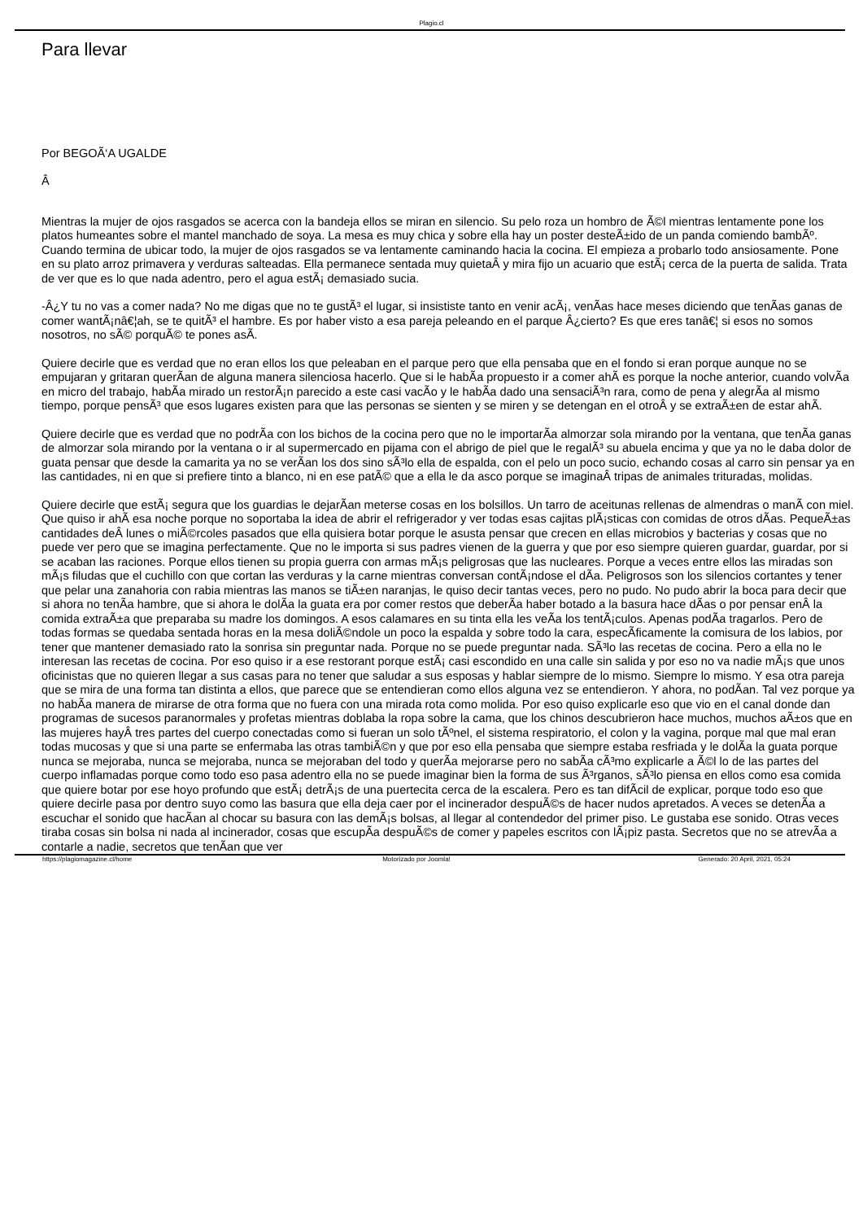Plagio.cl
Para llevar
Por BEGOÃ‘A UGALDE
Â
Mientras la mujer de ojos rasgados se acerca con la bandeja ellos se miran en silencio. Su pelo roza un hombro de Ã©l mientras lentamente pone los platos humeantes sobre el mantel manchado de soya. La mesa es muy chica y sobre ella hay un poster desteÃ±ido de un panda comiendo bambÃº. Cuando termina de ubicar todo, la mujer de ojos rasgados se va lentamente caminando hacia la cocina. El empieza a probarlo todo ansiosamente. Pone en su plato arroz primavera y verduras salteadas. Ella permanece sentada muy quietaÂ y mira fijo un acuario que estÃ¡ cerca de la puerta de salida. Trata de ver que es lo que nada adentro, pero el agua estÃ¡ demasiado sucia.
-Â¿Y tu no vas a comer nada? No me digas que no te gustÃ³ el lugar, si insististe tanto en venir acÃ¡, venÃ­as hace meses diciendo que tenÃ­as ganas de comer wantÃ¡nâ€¦ah, se te quitÃ³ el hambre. Es por haber visto a esa pareja peleando en el parque Â¿cierto? Es que eres tanâ€¦ si esos no somos nosotros, no sÃ© porquÃ© te pones asÃ­.
Quiere decirle que es verdad que no eran ellos los que peleaban en el parque pero que ella pensaba que en el fondo si eran porque aunque no se empujaran y gritaran querÃ­an de alguna manera silenciosa hacerlo. Que si le habÃ­a propuesto ir a comer ahÃ­ es porque la noche anterior, cuando volvÃ­a en micro del trabajo, habÃ­a mirado un restorÃ¡n parecido a este casi vacÃ­o y le habÃ­a dado una sensaciÃ³n rara, como de pena y alegrÃ­a al mismo tiempo, porque pensÃ³ que esos lugares existen para que las personas se sienten y se miren y se detengan en el otroÂ y se extraÃ±en de estar ahÃ­.
Quiere decirle que es verdad que no podrÃ­a con los bichos de la cocina pero que no le importarÃ­a almorzar sola mirando por la ventana, que tenÃ­a ganas de almorzar sola mirando por la ventana o ir al supermercado en pijama con el abrigo de piel que le regalÃ³ su abuela encima y que ya no le daba dolor de guata pensar que desde la camarita ya no se verÃ­an los dos sino sÃ³lo ella de espalda, con el pelo un poco sucio, echando cosas al carro sin pensar ya en las cantidades, ni en que si prefiere tinto a blanco, ni en ese patÃ© que a ella le da asco porque se imaginaÂ tripas de animales trituradas, molidas.
Quiere decirle que estÃ¡ segura que los guardias le dejarÃ­an meterse cosas en los bolsillos. Un tarro de aceitunas rellenas de almendras o manÃ­ con miel. Que quiso ir ahÃ­ esa noche porque no soportaba la idea de abrir el refrigerador y ver todas esas cajitas plÃ¡sticas con comidas de otros dÃ­as. PequeÃ±as cantidades deÂ lunes o miÃ©rcoles pasados que ella quisiera botar porque le asusta pensar que crecen en ellas microbios y bacterias y cosas que no puede ver pero que se imagina perfectamente. Que no le importa si sus padres vienen de la guerra y que por eso siempre quieren guardar, guardar, por si se acaban las raciones. Porque ellos tienen su propia guerra con armas mÃ¡s peligrosas que las nucleares. Porque a veces entre ellos las miradas son mÃ¡s filudas que el cuchillo con que cortan las verduras y la carne mientras conversan contÃ¡ndose el dÃ­a. Peligrosos son los silencios cortantes y tener que pelar una zanahoria con rabia mientras las manos se tiÃ±en naranjas, le quiso decir tantas veces, pero no pudo. No pudo abrir la boca para decir que si ahora no tenÃ­a hambre, que si ahora le dolÃ­a la guata era por comer restos que deberÃ­a haber botado a la basura hace dÃ­as o por pensar enÂ la comida extraÃ±a que preparaba su madre los domingos. A esos calamares en su tinta ella les veÃ­a los tentÃ¡culos. Apenas podÃ­a tragarlos. Pero de todas formas se quedaba sentada horas en la mesa doliÃ©ndole un poco la espalda y sobre todo la cara, especÃ­ficamente la comisura de los labios, por tener que mantener demasiado rato la sonrisa sin preguntar nada. Porque no se puede preguntar nada. SÃ³lo las recetas de cocina. Pero a ella no le interesan las recetas de cocina. Por eso quiso ir a ese restorant porque estÃ¡ casi escondido en una calle sin salida y por eso no va nadie mÃ¡s que unos oficinistas que no quieren llegar a sus casas para no tener que saludar a sus esposas y hablar siempre de lo mismo. Siempre lo mismo. Y esa otra pareja que se mira de una forma tan distinta a ellos, que parece que se entendieran como ellos alguna vez se entendieron. Y ahora, no podÃ­an. Tal vez porque ya no habÃ­a manera de mirarse de otra forma que no fuera con una mirada rota como molida. Por eso quiso explicarle eso que vio en el canal donde dan programas de sucesos paranormales y profetas mientras doblaba la ropa sobre la cama, que los chinos descubrieron hace muchos, muchos aÃ±os que en las mujeres hayÂ tres partes del cuerpo conectadas como si fueran un solo tÃºnel, el sistema respiratorio, el colon y la vagina, porque mal que mal eran todas mucosas y que si una parte se enfermaba las otras tambiÃ©n y que por eso ella pensaba que siempre estaba resfriada y le dolÃ­a la guata porque nunca se mejoraba, nunca se mejoraba, nunca se mejoraban del todo y querÃ­a mejorarse pero no sabÃ­a cÃ³mo explicarle a Ã©l lo de las partes del cuerpo inflamadas porque como todo eso pasa adentro ella no se puede imaginar bien la forma de sus Ã³rganos, sÃ³lo piensa en ellos como esa comida que quiere botar por ese hoyo profundo que estÃ¡ detrÃ¡s de una puertecita cerca de la escalera. Pero es tan difÃ­cil de explicar, porque todo eso que quiere decirle pasa por dentro suyo como las basura que ella deja caer por el incinerador despuÃ©s de hacer nudos apretados. A veces se detenÃ­a a escuchar el sonido que hacÃ­an al chocar su basura con las demÃ¡s bolsas, al llegar al contendedor del primer piso. Le gustaba ese sonido. Otras veces tiraba cosas sin bolsa ni nada al incinerador, cosas que escupÃ­a despuÃ©s de comer y papeles escritos con lÃ¡piz pasta. Secretos que no se atrevÃ­a a contarle a nadie, secretos que tenÃ­an que ver
https://plagiomagazine.cl/home Motorizado por Joomla! Generado: 20 April, 2021, 05:24